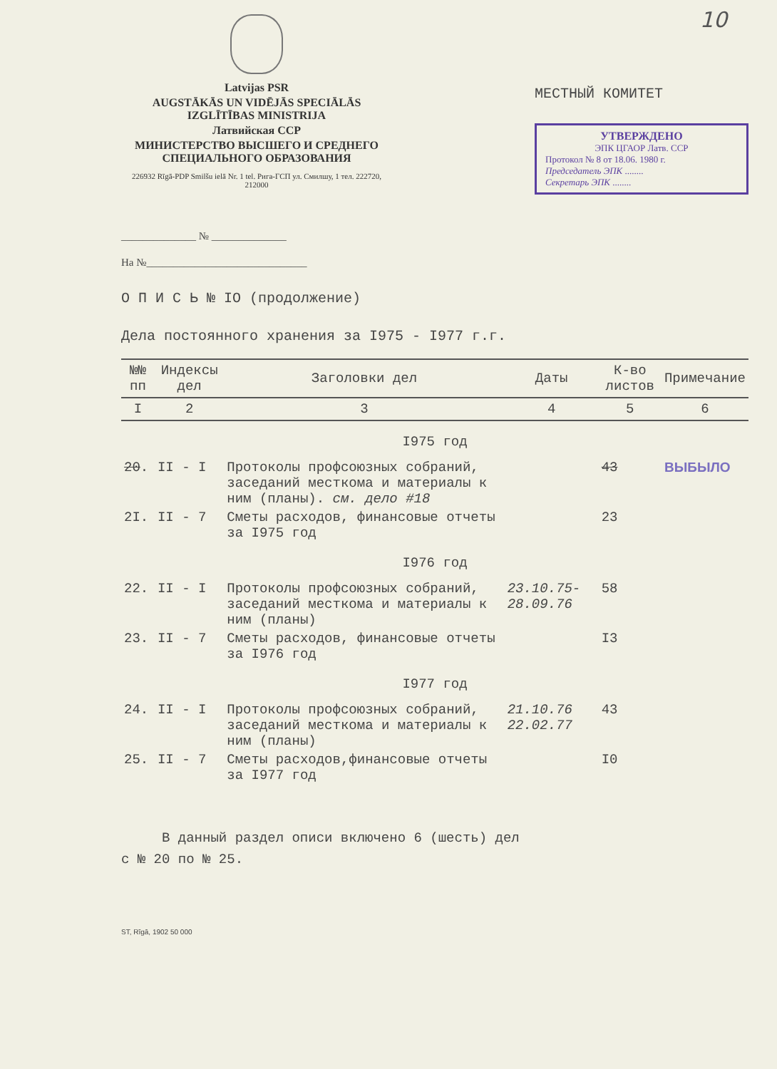10
Latvijas PSR
AUGSTĀKĀS UN VIDĒJĀS SPECIĀLĀS IZGLĪTĪBAS MINISTRIJA
Латвийская ССР
МИНИСТЕРСТВО ВЫСШЕГО И СРЕДНЕГО СПЕЦИАЛЬНОГО ОБРАЗОВАНИЯ
226932 Rīgā-PDP Smilšu ielā Nr. 1 tel. Рига-ГСП ул. Смилшу, 1 тел. 222720, 212000
МЕСТНЫЙ КОМИТЕТ
УТВЕРЖДЕНО
ЭПК ЦГАОР Латв. ССР
Протокол № 8 от 18.06. 1980 г.
Председатель ЭПК ........
Секретарь ЭПК ........
______________ № ______________
На №______________________________
О П И С Ь № IO (продолжение)
Дела постоянного хранения за I975 - I977 г.г.
| №№ пп | Индексы дел | Заголовки дел | Даты | К-во листов | Примечание |
| --- | --- | --- | --- | --- | --- |
| I | 2 | 3 | 4 | 5 | 6 |
| I975 год | | | | | |
| 20 . | II - I | Протоколы профсоюзных собраний, заседаний месткома и материалы к ним (планы). см. дело #18 | | 43 | ВЫБЫЛО |
| 2I. | II - 7 | Сметы расходов, финансовые отчеты за I975 год | | 23 | |
| I976 год | | | | | |
| 22. | II - I | Протоколы профсоюзных собраний, заседаний месткома и материалы к ним (планы) | 23.10.75- 28.09.76 | 58 | |
| 23. | II - 7 | Сметы расходов, финансовые отчеты за I976 год | | I3 | |
| I977 год | | | | | |
| 24. | II - I | Протоколы профсоюзных собраний, заседаний месткома и материалы к ним (планы) | 21.10.76 22.02.77 | 43 | |
| 25. | II - 7 | Сметы расходов,финансовые отчеты за I977 год | | I0 | |
В данный раздел описи включено 6 (шесть) дел
с № 20 по № 25.
ST, Rīgā, 1902 50 000